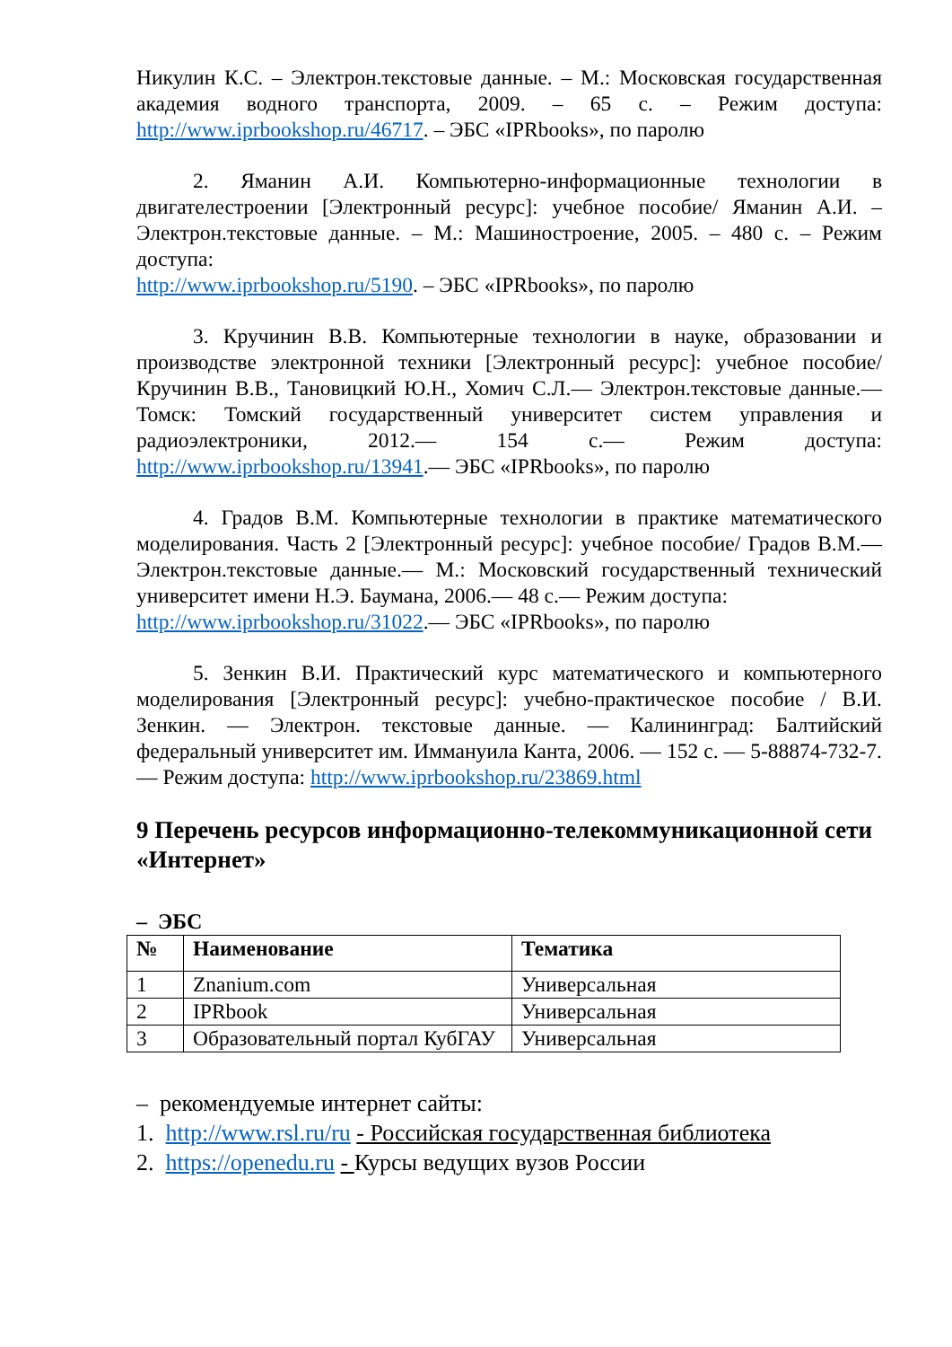Никулин К.С. – Электрон.текстовые данные. – М.: Московская государственная академия водного транспорта, 2009. – 65 с. – Режим доступа: http://www.iprbookshop.ru/46717. – ЭБС «IPRbooks», по паролю
2. Яманин А.И. Компьютерно-информационные технологии в двигателестроении [Электронный ресурс]: учебное пособие/ Яманин А.И. – Электрон.текстовые данные. – М.: Машиностроение, 2005. – 480 с. – Режим доступа:
http://www.iprbookshop.ru/5190. – ЭБС «IPRbooks», по паролю
3. Кручинин В.В. Компьютерные технологии в науке, образовании и производстве электронной техники [Электронный ресурс]: учебное пособие/ Кручинин В.В., Тановицкий Ю.Н., Хомич С.Л.— Электрон.текстовые данные.— Томск: Томский государственный университет систем управления и радиоэлектроники, 2012.— 154 с.— Режим доступа: http://www.iprbookshop.ru/13941.— ЭБС «IPRbooks», по паролю
4. Градов В.М. Компьютерные технологии в практике математического моделирования. Часть 2 [Электронный ресурс]: учебное пособие/ Градов В.М.— Электрон.текстовые данные.— М.: Московский государственный технический университет имени Н.Э. Баумана, 2006.— 48 с.— Режим доступа:
http://www.iprbookshop.ru/31022.— ЭБС «IPRbooks», по паролю
5. Зенкин В.И. Практический курс математического и компьютерного моделирования [Электронный ресурс]: учебно-практическое пособие / В.И. Зенкин. — Электрон. текстовые данные. — Калининград: Балтийский федеральный университет им. Иммануила Канта, 2006. — 152 с. — 5-88874-732-7. — Режим доступа: http://www.iprbookshop.ru/23869.html
9 Перечень ресурсов информационно-телекоммуникационной сети «Интернет»
– ЭБС
| № | Наименование | Тематика |
| --- | --- | --- |
| 1 | Znanium.com | Универсальная |
| 2 | IPRbook | Универсальная |
| 3 | Образовательный портал КубГАУ | Универсальная |
– рекомендуемые интернет сайты:
1. http://www.rsl.ru/ru - Российская государственная библиотека
2. https://openedu.ru - Курсы ведущих вузов России